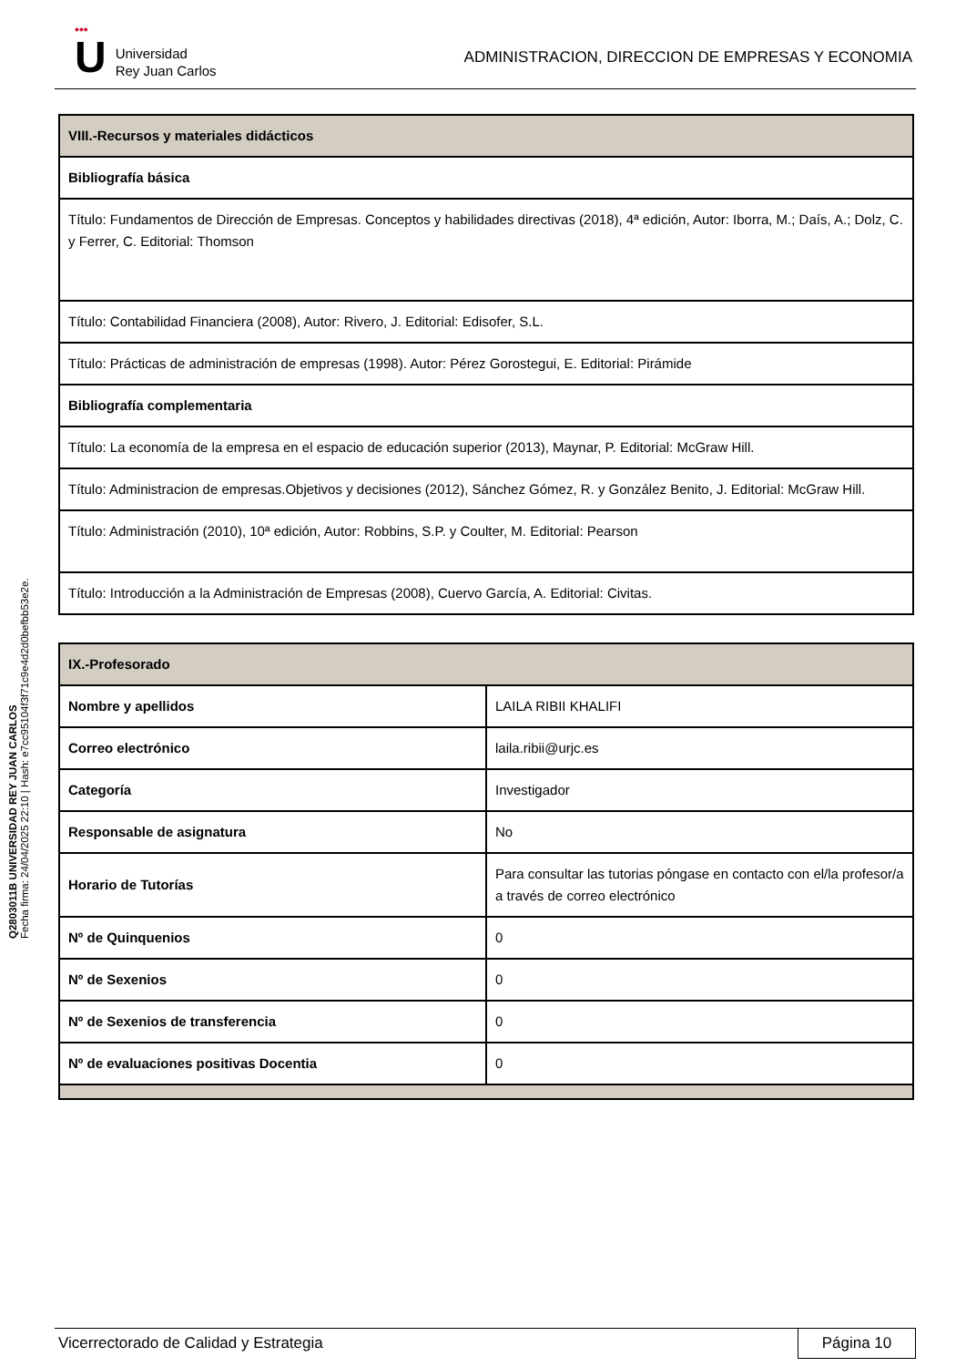•••
U
Universidad
Rey Juan Carlos
ADMINISTRACION, DIRECCION DE EMPRESAS Y ECONOMIA
| VIII.-Recursos y materiales didácticos |
| --- |
| Bibliografía básica |
| Título: Fundamentos de Dirección de Empresas. Conceptos y habilidades directivas (2018), 4ª edición, Autor: Iborra, M.; Daís, A.; Dolz, C. y Ferrer, C. Editorial: Thomson |
| Título: Contabilidad Financiera (2008), Autor: Rivero, J. Editorial: Edisofer, S.L. |
| Título: Prácticas de administración de empresas (1998). Autor: Pérez Gorostegui, E. Editorial: Pirámide |
| Bibliografía complementaria |
| Título: La economía de la empresa en el espacio de educación superior (2013), Maynar, P. Editorial: McGraw Hill. |
| Título: Administracion de empresas.Objetivos y decisiones (2012), Sánchez Gómez, R. y González Benito, J. Editorial: McGraw Hill. |
| Título: Administración (2010), 10ª edición, Autor: Robbins, S.P. y Coulter, M. Editorial: Pearson |
| Título: Introducción a la Administración de Empresas (2008), Cuervo García, A. Editorial: Civitas. |
| IX.-Profesorado | |
| --- | --- |
| Nombre y apellidos | LAILA RIBII KHALIFI |
| Correo electrónico | laila.ribii@urjc.es |
| Categoría | Investigador |
| Responsable de asignatura | No |
| Horario de Tutorías | Para consultar las tutorias póngase en contacto con el/la profesor/a a través de correo electrónico |
| Nº de Quinquenios | 0 |
| Nº de Sexenios | 0 |
| Nº de Sexenios de transferencia | 0 |
| Nº de evaluaciones positivas Docentia | 0 |
Q2803011B UNIVERSIDAD REY JUAN CARLOS
Fecha firma: 24/04/2025 22:10 | Hash: e7cc95104f3f71c9e4d2d0befbb53e2e.
Vicerrectorado de Calidad y Estrategia
Página 10